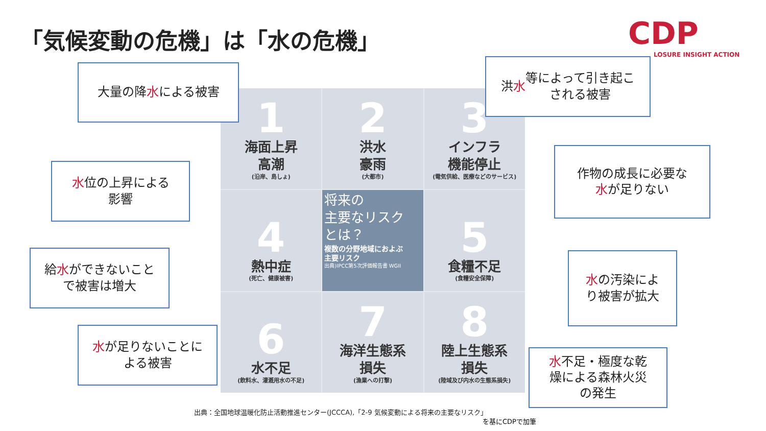「気候変動の危機」は「水の危機」 CDP
LOSURE INSIGHT ACTION
1
海面上昇
高潮
(沿岸、島しょ)
2
洪水
豪雨
(大都市)
3
インフラ
機能停止
(電気供給、医療などのサービス)
4
熱中症
(死亡、健康被害)
将来の
主要なリスク
とは？
複数の分野地域におよぶ
主要リスク
出典)IPCC第5次評価報告書 WGII
5
食糧不足
(食糧安全保障)
6
水不足
(飲料水、灌漑用水の不足)
7
海洋生態系
損失
(漁業への打撃)
8
陸上生態系
損失
(陸域及び内水の生態系損失)
大量の降 水 による被害
洪 水 等によって引き起こ
される被害
水位の上昇による
影響
作物の成長に必要な
水が足りない
給水ができないこと
で被害は増大
水の汚染によ
り被害が拡大
水が足りないことに
よる被害
水不足・極度な乾
燥による森林火災
の発生
出典：全国地球温暖化防止活動推進センター(JCCCA),「2-9 気候変動による将来の主要なリスク」
を基にCDPで加筆